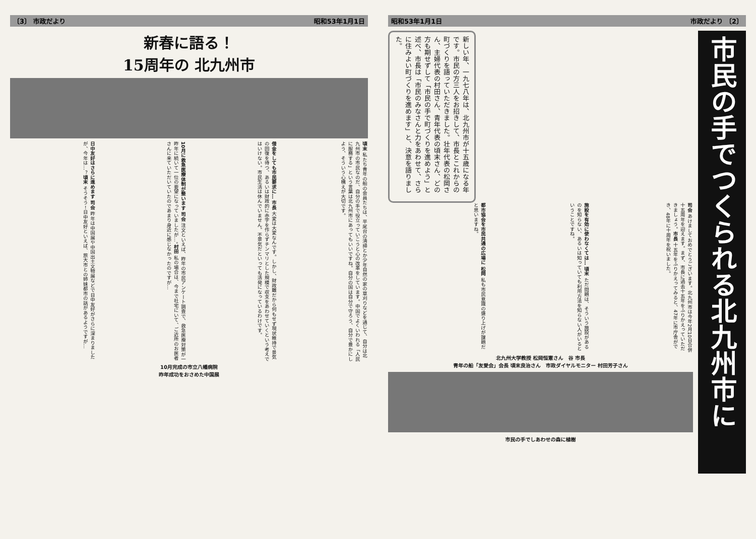〔3〕 市政だより 昭和53年1月1日
新春に語る！
15周年の 北九州市
頃末 私たち青年の船の会員たちは、平尾台の清掃とか少年自然の家の草刈りなどを通じて、自分は北九州市の市民なのだ、自分の手で役立っていこうと心の改革をしています。中国でよくいわれる「人民に服務する」という言葉は北九州市にあってもいいですね。自分の国は自分で守ろう、自分で豊かにしよう、そういう心構えが大切です。
借金をしても市民要求に… 市長 大変は大変なんです。しかし、財政難だから何もせず現状維持で景気の回復を待つ、あるいは財政的に赤字を作らずチンマリとした規模で収支をあわせていくという考えではいけない。市民生活は休んでいません。不景気だといっても活発になっているわけです。
10月に救急医療体制が整います 司会 注文といえば、昨年の市民アンケート調査で、救急医療対策が一昨年に続いて一位の要望になっていましたが…。村田 私の場合は、今まで社宅にいて、ご近所のお医者さんに来ていただいていたのであまり身近に感じなかったのですが…
日中友好はさらに進めます 司会 昨年は中国展や中国出土文物展などで日中友好がさらに深まりましたが、今年は…？頃末 そうそう！日中友好といえば、旅大市との姉妹都市の話があるようですが…
10月完成の市立八幡病院
昨年成功をおさめた中国展
昭和53年1月1日 市政だより 〔2〕
市民の手でつくられる北九州市に
新しい年、一九七八年は、北九州市が十五歳になる年です。市民の方三人をお招きして、市長とこれからの町づくりを語っていただきました。壮年代表の松岡さん、主婦代表の村田さん、青年代表の頃末さん、どの方も期せずして「市民の手で町づくりを進めよう」と述べ、市長は「市民のみなさんと力をあわせて、さらに住みよい町づくりを進めます」と、決意を語りました。
司会 あけましておめでとうございます。北九州市は今年2月10日合併十五周年を迎えます。まず、市長に過去十五年をふりかえっていただきましょう。市長 十五年をふりかえってみると、47年に市庁舎ができ、48年に十周年を祝いました。
施設を有効に使わなくては… 頃末 ただ問題は、そういう施設があるのを知らない、あるいは知っていても利用方法を知らない人がいるということですね。
都市協会を市民共通の広場に 松岡 私も市民意識の盛り上げが課題だと思いますね。
北九州大学教授 松岡恒憲さん　谷 市長
青年の船「友愛会」会長 頃末良治さん　市政ダイヤルモニター 村田芳子さん
市民の手でしあわせの森に植樹